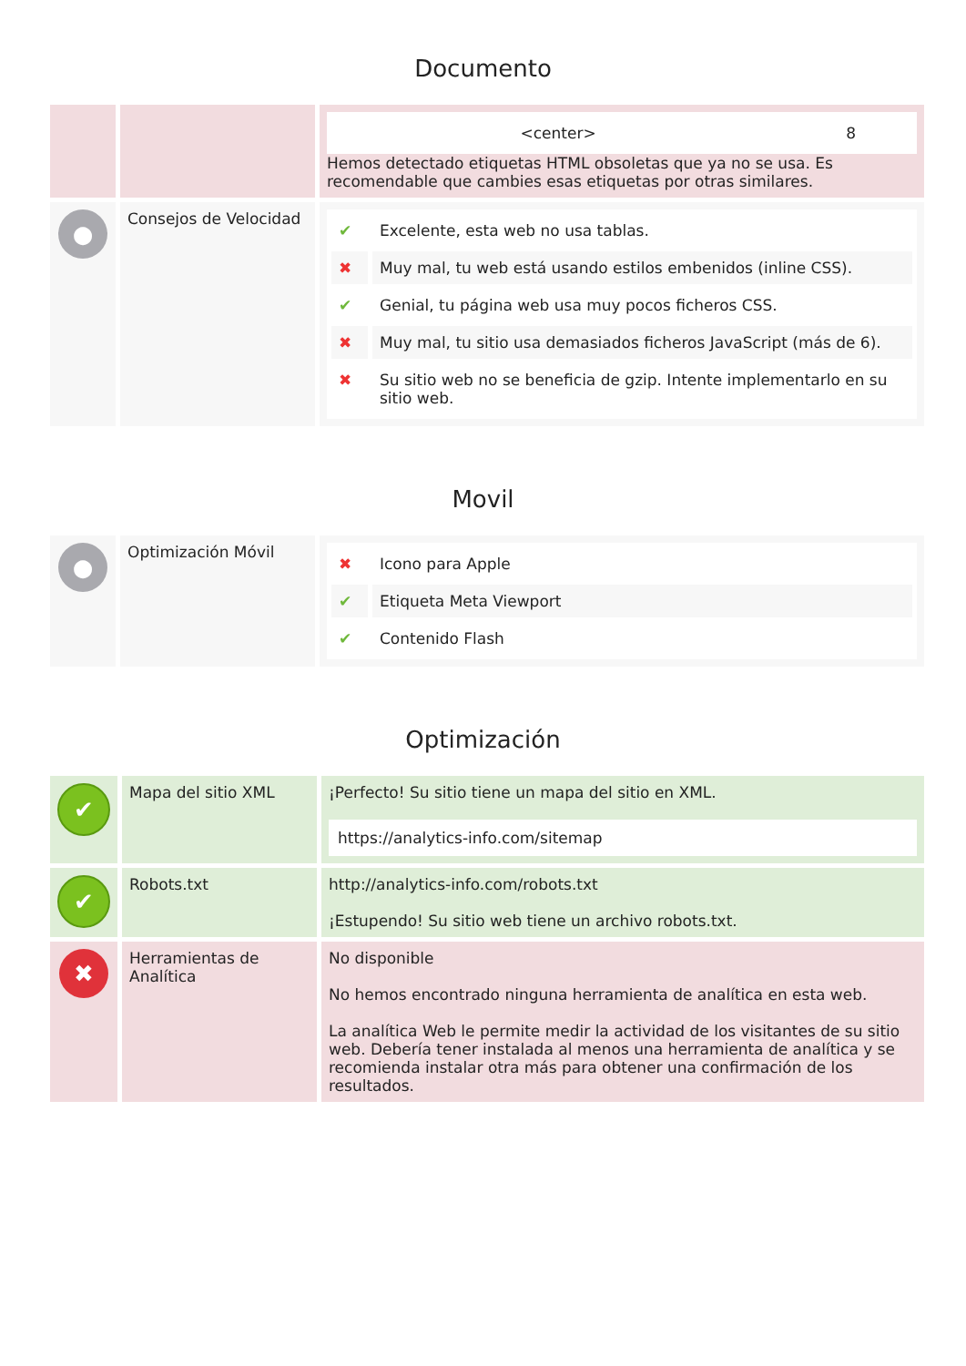Documento
| | | / <center> / 8 / Hemos detectado etiquetas HTML obsoletas que ya no se usa. Es recomendable que cambies esas etiquetas por otras similares. |
| ● | Consejos de Velocidad | / ✔ / Excelente, esta web no usa tablas. / / ✖ / Muy mal, tu web está usando estilos embenidos (inline CSS). / / ✔ / Genial, tu página web usa muy pocos ficheros CSS. / / ✖ / Muy mal, tu sitio usa demasiados ficheros JavaScript (más de 6). / / ✖ / Su sitio web no se beneficia de gzip. Intente implementarlo en su sitio web. / |
Movil
| ● | Optimización Móvil | / ✖ / Icono para Apple / / ✔ / Etiqueta Meta Viewport / / ✔ / Contenido Flash / |
Optimización
| ✔ | Mapa del sitio XML | ¡Perfecto! Su sitio tiene un mapa del sitio en XML. https://analytics-info.com/sitemap |
| ✔ | Robots.txt | http://analytics-info.com/robots.txt ¡Estupendo! Su sitio web tiene un archivo robots.txt. |
| ✖ | Herramientas de Analítica | No disponible No hemos encontrado ninguna herramienta de analítica en esta web. La analítica Web le permite medir la actividad de los visitantes de su sitio web. Debería tener instalada al menos una herramienta de analítica y se recomienda instalar otra más para obtener una confirmación de los resultados. |